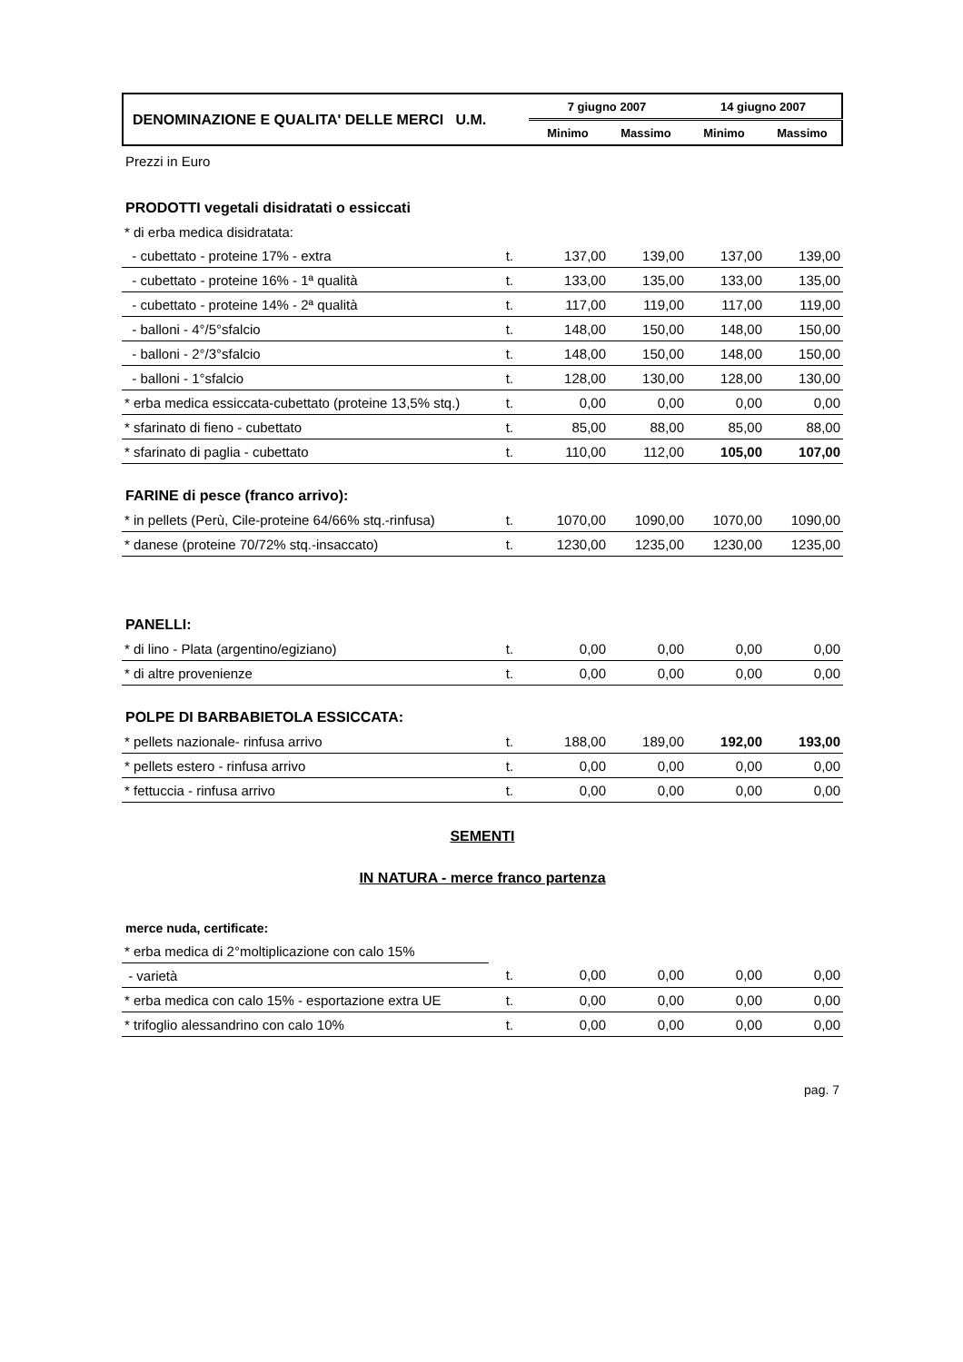| DENOMINAZIONE E QUALITA' DELLE MERCI U.M. | 7 giugno 2007 | | 14 giugno 2007 | |
| | Minimo | Massimo | Minimo | Massimo |
Prezzi in Euro
PRODOTTI vegetali disidratati o essiccati
| * di erba medica disidratata: | | | | | |
| - cubettato - proteine 17% - extra | t. | 137,00 | 139,00 | 137,00 | 139,00 |
| - cubettato - proteine 16% - 1ª qualità | t. | 133,00 | 135,00 | 133,00 | 135,00 |
| - cubettato - proteine 14% - 2ª qualità | t. | 117,00 | 119,00 | 117,00 | 119,00 |
| - balloni - 4°/5°sfalcio | t. | 148,00 | 150,00 | 148,00 | 150,00 |
| - balloni - 2°/3°sfalcio | t. | 148,00 | 150,00 | 148,00 | 150,00 |
| - balloni - 1°sfalcio | t. | 128,00 | 130,00 | 128,00 | 130,00 |
| * erba medica essiccata-cubettato (proteine 13,5% stq.) | t. | 0,00 | 0,00 | 0,00 | 0,00 |
| * sfarinato di fieno - cubettato | t. | 85,00 | 88,00 | 85,00 | 88,00 |
| * sfarinato di paglia - cubettato | t. | 110,00 | 112,00 | 105,00 | 107,00 |
FARINE di pesce (franco arrivo):
| * in pellets (Perù, Cile-proteine 64/66% stq.-rinfusa) | t. | 1070,00 | 1090,00 | 1070,00 | 1090,00 |
| * danese (proteine 70/72% stq.-insaccato) | t. | 1230,00 | 1235,00 | 1230,00 | 1235,00 |
PANELLI:
| * di lino - Plata (argentino/egiziano) | t. | 0,00 | 0,00 | 0,00 | 0,00 |
| * di altre provenienze | t. | 0,00 | 0,00 | 0,00 | 0,00 |
POLPE DI BARBABIETOLA ESSICCATA:
| * pellets nazionale- rinfusa arrivo | t. | 188,00 | 189,00 | 192,00 | 193,00 |
| * pellets estero - rinfusa arrivo | t. | 0,00 | 0,00 | 0,00 | 0,00 |
| * fettuccia - rinfusa arrivo | t. | 0,00 | 0,00 | 0,00 | 0,00 |
SEMENTI
IN NATURA - merce franco partenza
merce nuda, certificate:
| * erba medica di 2°moltiplicazione con calo 15% | | | | | |
| - varietà | t. | 0,00 | 0,00 | 0,00 | 0,00 |
| * erba medica con calo 15% - esportazione extra UE | t. | 0,00 | 0,00 | 0,00 | 0,00 |
| * trifoglio alessandrino con calo 10% | t. | 0,00 | 0,00 | 0,00 | 0,00 |
pag. 7